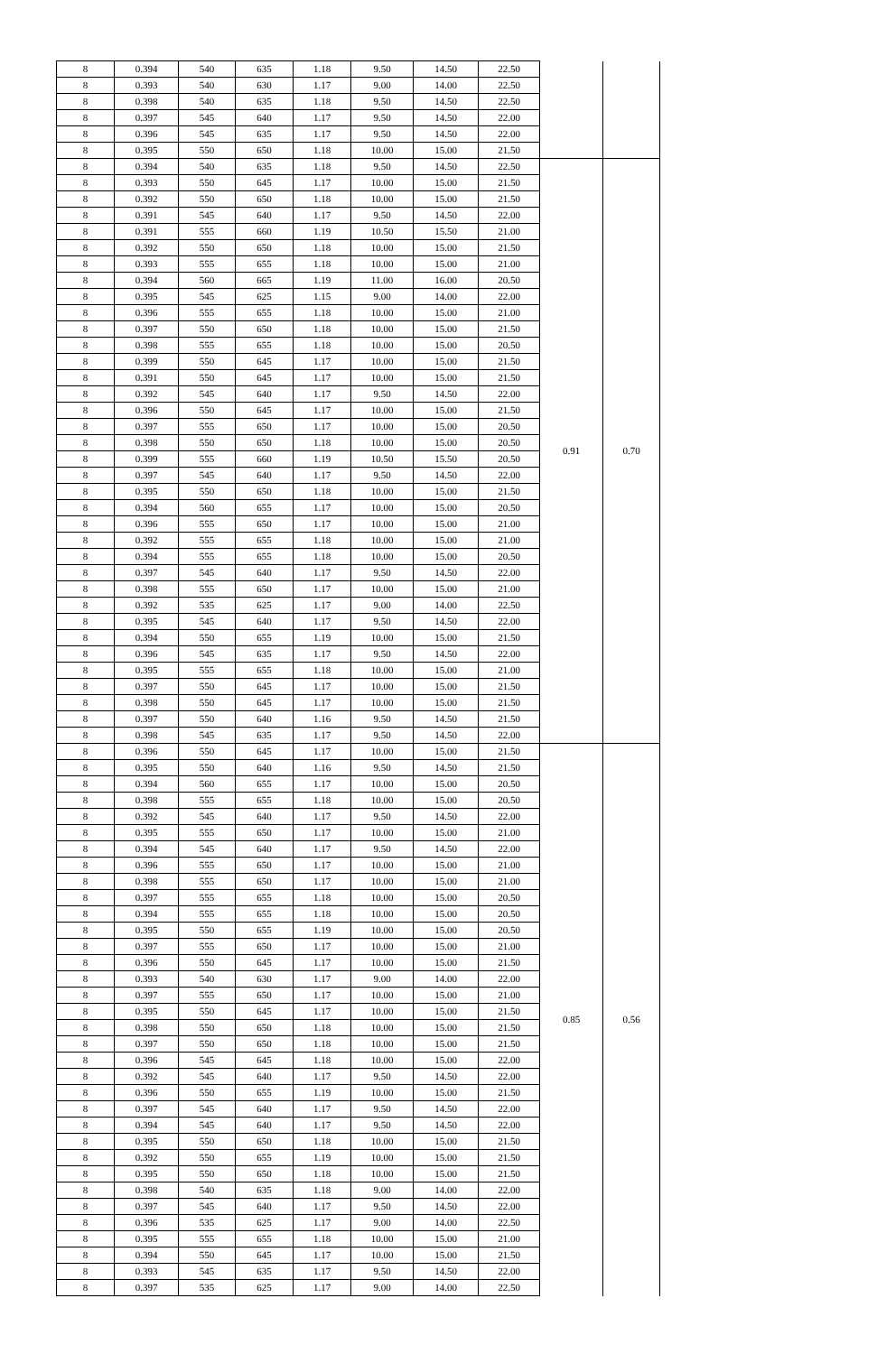| 8 | 0.394 | 540 | 635 | 1.18 | 9.50 | 14.50 | 22.50 | | |
| 8 | 0.393 | 540 | 630 | 1.17 | 9.00 | 14.00 | 22.50 | | |
| 8 | 0.398 | 540 | 635 | 1.18 | 9.50 | 14.50 | 22.50 | | |
| 8 | 0.397 | 545 | 640 | 1.17 | 9.50 | 14.50 | 22.00 | | |
| 8 | 0.396 | 545 | 635 | 1.17 | 9.50 | 14.50 | 22.00 | | |
| 8 | 0.395 | 550 | 650 | 1.18 | 10.00 | 15.00 | 21.50 | | |
| 8 | 0.394 | 540 | 635 | 1.18 | 9.50 | 14.50 | 22.50 | 0.91 | 0.70 |
| 8 | 0.393 | 550 | 645 | 1.17 | 10.00 | 15.00 | 21.50 | | |
| 8 | 0.392 | 550 | 650 | 1.18 | 10.00 | 15.00 | 21.50 | | |
| 8 | 0.391 | 545 | 640 | 1.17 | 9.50 | 14.50 | 22.00 | | |
| 8 | 0.391 | 555 | 660 | 1.19 | 10.50 | 15.50 | 21.00 | | |
| 8 | 0.392 | 550 | 650 | 1.18 | 10.00 | 15.00 | 21.50 | | |
| 8 | 0.393 | 555 | 655 | 1.18 | 10.00 | 15.00 | 21.00 | | |
| 8 | 0.394 | 560 | 665 | 1.19 | 11.00 | 16.00 | 20.50 | | |
| 8 | 0.395 | 545 | 625 | 1.15 | 9.00 | 14.00 | 22.00 | | |
| 8 | 0.396 | 555 | 655 | 1.18 | 10.00 | 15.00 | 21.00 | | |
| 8 | 0.397 | 550 | 650 | 1.18 | 10.00 | 15.00 | 21.50 | | |
| 8 | 0.398 | 555 | 655 | 1.18 | 10.00 | 15.00 | 20.50 | | |
| 8 | 0.399 | 550 | 645 | 1.17 | 10.00 | 15.00 | 21.50 | | |
| 8 | 0.391 | 550 | 645 | 1.17 | 10.00 | 15.00 | 21.50 | | |
| 8 | 0.392 | 545 | 640 | 1.17 | 9.50 | 14.50 | 22.00 | | |
| 8 | 0.396 | 550 | 645 | 1.17 | 10.00 | 15.00 | 21.50 | | |
| 8 | 0.397 | 555 | 650 | 1.17 | 10.00 | 15.00 | 20.50 | | |
| 8 | 0.398 | 550 | 650 | 1.18 | 10.00 | 15.00 | 20.50 | | |
| 8 | 0.399 | 555 | 660 | 1.19 | 10.50 | 15.50 | 20.50 | | |
| 8 | 0.397 | 545 | 640 | 1.17 | 9.50 | 14.50 | 22.00 | | |
| 8 | 0.395 | 550 | 650 | 1.18 | 10.00 | 15.00 | 21.50 | | |
| 8 | 0.394 | 560 | 655 | 1.17 | 10.00 | 15.00 | 20.50 | | |
| 8 | 0.396 | 555 | 650 | 1.17 | 10.00 | 15.00 | 21.00 | | |
| 8 | 0.392 | 555 | 655 | 1.18 | 10.00 | 15.00 | 21.00 | | |
| 8 | 0.394 | 555 | 655 | 1.18 | 10.00 | 15.00 | 20.50 | | |
| 8 | 0.397 | 545 | 640 | 1.17 | 9.50 | 14.50 | 22.00 | | |
| 8 | 0.398 | 555 | 650 | 1.17 | 10.00 | 15.00 | 21.00 | | |
| 8 | 0.392 | 535 | 625 | 1.17 | 9.00 | 14.00 | 22.50 | | |
| 8 | 0.395 | 545 | 640 | 1.17 | 9.50 | 14.50 | 22.00 | | |
| 8 | 0.394 | 550 | 655 | 1.19 | 10.00 | 15.00 | 21.50 | | |
| 8 | 0.396 | 545 | 635 | 1.17 | 9.50 | 14.50 | 22.00 | | |
| 8 | 0.395 | 555 | 655 | 1.18 | 10.00 | 15.00 | 21.00 | | |
| 8 | 0.397 | 550 | 645 | 1.17 | 10.00 | 15.00 | 21.50 | | |
| 8 | 0.398 | 550 | 645 | 1.17 | 10.00 | 15.00 | 21.50 | | |
| 8 | 0.397 | 550 | 640 | 1.16 | 9.50 | 14.50 | 21.50 | | |
| 8 | 0.398 | 545 | 635 | 1.17 | 9.50 | 14.50 | 22.00 | | |
| 8 | 0.396 | 550 | 645 | 1.17 | 10.00 | 15.00 | 21.50 | 0.85 | 0.56 |
| 8 | 0.395 | 550 | 640 | 1.16 | 9.50 | 14.50 | 21.50 | | |
| 8 | 0.394 | 560 | 655 | 1.17 | 10.00 | 15.00 | 20.50 | | |
| 8 | 0.398 | 555 | 655 | 1.18 | 10.00 | 15.00 | 20.50 | | |
| 8 | 0.392 | 545 | 640 | 1.17 | 9.50 | 14.50 | 22.00 | | |
| 8 | 0.395 | 555 | 650 | 1.17 | 10.00 | 15.00 | 21.00 | | |
| 8 | 0.394 | 545 | 640 | 1.17 | 9.50 | 14.50 | 22.00 | | |
| 8 | 0.396 | 555 | 650 | 1.17 | 10.00 | 15.00 | 21.00 | | |
| 8 | 0.398 | 555 | 650 | 1.17 | 10.00 | 15.00 | 21.00 | | |
| 8 | 0.397 | 555 | 655 | 1.18 | 10.00 | 15.00 | 20.50 | | |
| 8 | 0.394 | 555 | 655 | 1.18 | 10.00 | 15.00 | 20.50 | | |
| 8 | 0.395 | 550 | 655 | 1.19 | 10.00 | 15.00 | 20.50 | | |
| 8 | 0.397 | 555 | 650 | 1.17 | 10.00 | 15.00 | 21.00 | | |
| 8 | 0.396 | 550 | 645 | 1.17 | 10.00 | 15.00 | 21.50 | | |
| 8 | 0.393 | 540 | 630 | 1.17 | 9.00 | 14.00 | 22.00 | | |
| 8 | 0.397 | 555 | 650 | 1.17 | 10.00 | 15.00 | 21.00 | | |
| 8 | 0.395 | 550 | 645 | 1.17 | 10.00 | 15.00 | 21.50 | | |
| 8 | 0.398 | 550 | 650 | 1.18 | 10.00 | 15.00 | 21.50 | | |
| 8 | 0.397 | 550 | 650 | 1.18 | 10.00 | 15.00 | 21.50 | | |
| 8 | 0.396 | 545 | 645 | 1.18 | 10.00 | 15.00 | 22.00 | | |
| 8 | 0.392 | 545 | 640 | 1.17 | 9.50 | 14.50 | 22.00 | | |
| 8 | 0.396 | 550 | 655 | 1.19 | 10.00 | 15.00 | 21.50 | | |
| 8 | 0.397 | 545 | 640 | 1.17 | 9.50 | 14.50 | 22.00 | | |
| 8 | 0.394 | 545 | 640 | 1.17 | 9.50 | 14.50 | 22.00 | | |
| 8 | 0.395 | 550 | 650 | 1.18 | 10.00 | 15.00 | 21.50 | | |
| 8 | 0.392 | 550 | 655 | 1.19 | 10.00 | 15.00 | 21.50 | | |
| 8 | 0.395 | 550 | 650 | 1.18 | 10.00 | 15.00 | 21.50 | | |
| 8 | 0.398 | 540 | 635 | 1.18 | 9.00 | 14.00 | 22.00 | | |
| 8 | 0.397 | 545 | 640 | 1.17 | 9.50 | 14.50 | 22.00 | | |
| 8 | 0.396 | 535 | 625 | 1.17 | 9.00 | 14.00 | 22.50 | | |
| 8 | 0.395 | 555 | 655 | 1.18 | 10.00 | 15.00 | 21.00 | | |
| 8 | 0.394 | 550 | 645 | 1.17 | 10.00 | 15.00 | 21.50 | | |
| 8 | 0.393 | 545 | 635 | 1.17 | 9.50 | 14.50 | 22.00 | | |
| 8 | 0.397 | 535 | 625 | 1.17 | 9.00 | 14.00 | 22.50 | | |